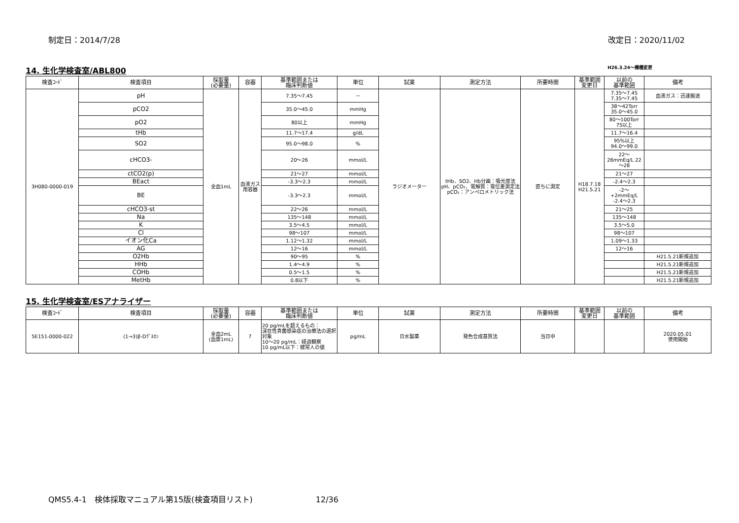制定日：2014/7/28 改定日：2020/11/02
14. 生化学検査室/ABL800 H26.3.24～機種変更
| 検査ｺｰﾄﾞ | 検査項目 | 採取量 (必要量) | 容器 | 基準範囲または 臨床判断値 | 単位 | 試薬 | 測定方法 | 所要時間 | 基準範囲 変更日 | 以前の 基準範囲 | 備考 |
| --- | --- | --- | --- | --- | --- | --- | --- | --- | --- | --- | --- |
| 3H080-0000-019 | pH | 全血1mL | 血液ガス用容器 | 7.35～7.45 | － | ラジオメーター | tHb、SO2、Hb分画：吸光度法 pH、pCO₂、電解質：電位差測定法 pCO₂：アンペロメトリック法 | 直ちに測定 | H18.7.18 H21.5.21 | 7.35～7.45 7.35～7.45 | 血液ガス：迅速搬送 |
| | pCO2 | | | 35.0～45.0 | mmHg | | | | | 38～42Torr 35.0～45.0 | |
| | pO2 | | | 80以上 | mmHg | | | | | 80～100Torr 75以上 | |
| | tHb | | | 11.7～17.4 | g/dL | | | | | 11.7～16.4 | |
| | SO2 | | | 95.0～98.0 | % | | | | | 95%以上 94.0～99.0 | |
| | cHCO3- | | | 20～26 | mmol/L | | | | | 22～ 26mmEq/L 22～28 | |
| | ctCO2(p) | | | 21～27 | mmol/L | | | | | 21～27 | |
| | BEact | | | -3.3～2.3 | mmol/L | | | | | -2.4～2.3 | |
| | BE | | | -3.3～2.3 | mmol/L | | | | | -2～ +2mmEq/L -2.4～2.3 | |
| | cHCO3-st | | | 22～26 | mmol/L | | | | | 21～25 | |
| | Na | | | 135～148 | mmol/L | | | | | 135～148 | |
| | K | | | 3.5～4.5 | mmol/L | | | | | 3.5～5.0 | |
| | Cl | | | 98～107 | mmol/L | | | | | 98～107 | |
| | イオン化Ca | | | 1.12～1.32 | mmol/L | | | | | 1.09～1.33 | |
| | AG | | | 12～16 | mmol/L | | | | | 12～16 | |
| | O2Hb | | | 90～95 | % | | | | | | H21.5.21新規追加 |
| | HHb | | | 1.4～4.9 | % | | | | | | H21.5.21新規追加 |
| | COHb | | | 0.5～1.5 | % | | | | | | H21.5.21新規追加 |
| | MetHb | | | 0.8以下 | % | | | | | | H21.5.21新規追加 |
15. 生化学検査室/ESアナライザー
| 検査ｺｰﾄﾞ | 検査項目 | 採取量 (必要量) | 容器 | 基準範囲または 臨床判断値 | 単位 | 試薬 | 測定方法 | 所要時間 | 基準範囲 変更日 | 以前の 基準範囲 | 備考 |
| --- | --- | --- | --- | --- | --- | --- | --- | --- | --- | --- | --- |
| 5E151-0000-022 | (1→3)β-Dｸﾞﾙｶﾝ | 全血2mL (血漿1mL) | 7 | 20 pg/mLを超えるもの： 深在性真菌感染症の治療法の選択対象 10～20 pg/mL：経過観察 10 pg/mL以下：健常人の値 | pg/mL | 日水製薬 | 発色合成基質法 | 当日中 | | | 2020.05.01 使用開始 |
QMS5.4-1　検体採取マニュアル第15版(検査項目リスト)　　　　　　　　12/36